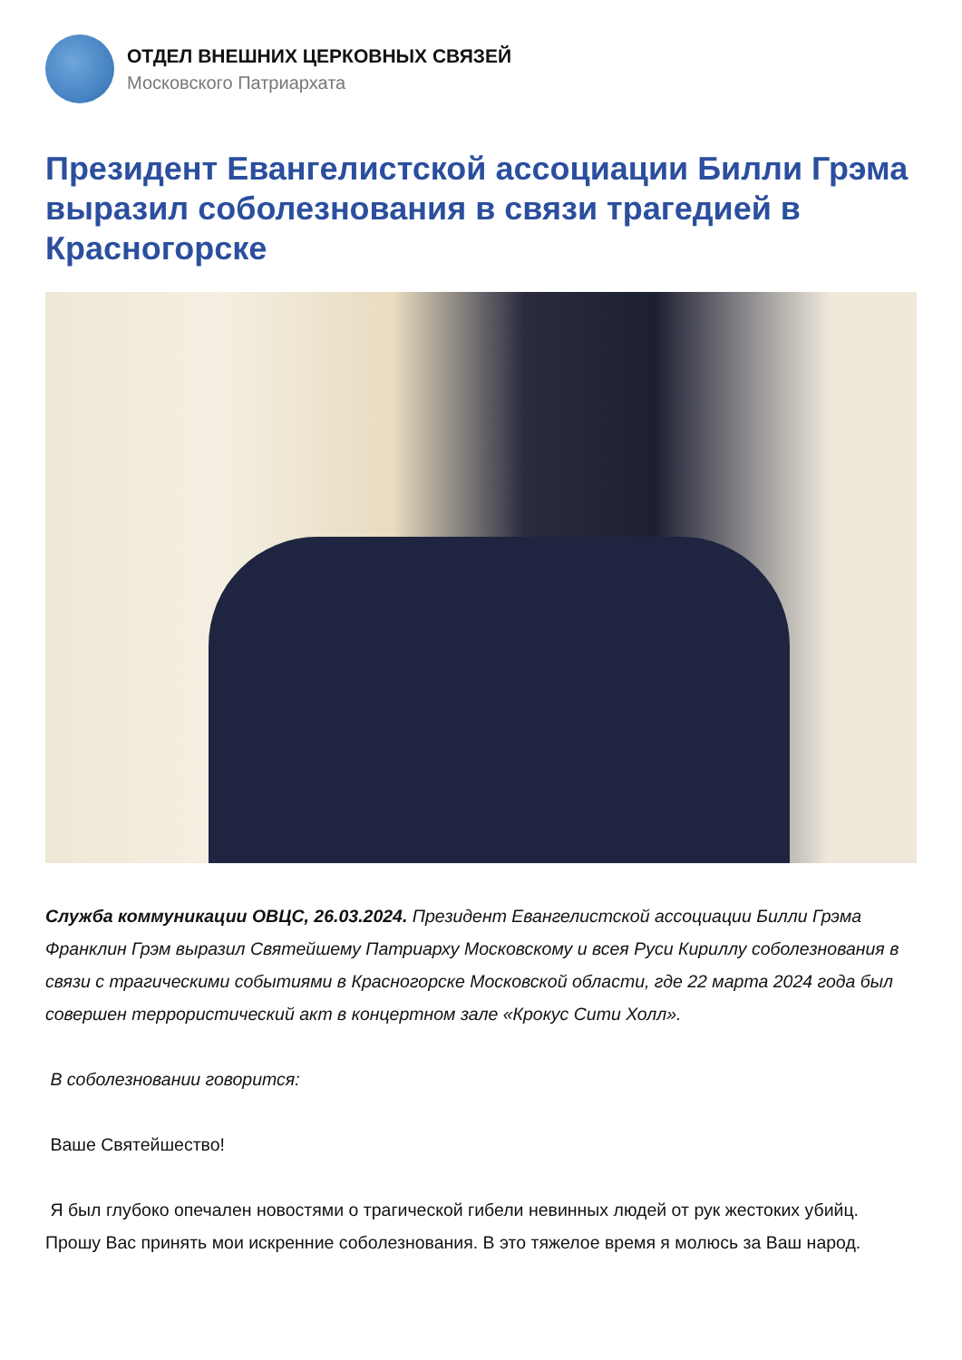ОТДЕЛ ВНЕШНИХ ЦЕРКОВНЫХ СВЯЗЕЙ
Московского Патриархата
Президент Евангелистской ассоциации Билли Грэма выразил соболезнования в связи трагедией в Красногорске
Служба коммуникации ОВЦС, 26.03.2024. Президент Евангелистской ассоциации Билли Грэма Франклин Грэм выразил Святейшему Патриарху Московскому и всея Руси Кириллу соболезнования в связи с трагическими событиями в Красногорске Московской области, где 22 марта 2024 года был совершен террористический акт в концертном зале «Крокус Сити Холл».
В соболезновании говорится:
Ваше Святейшество!
Я был глубоко опечален новостями о трагической гибели невинных людей от рук жестоких убийц. Прошу Вас принять мои искренние соболезнования. В это тяжелое время я молюсь за Ваш народ.